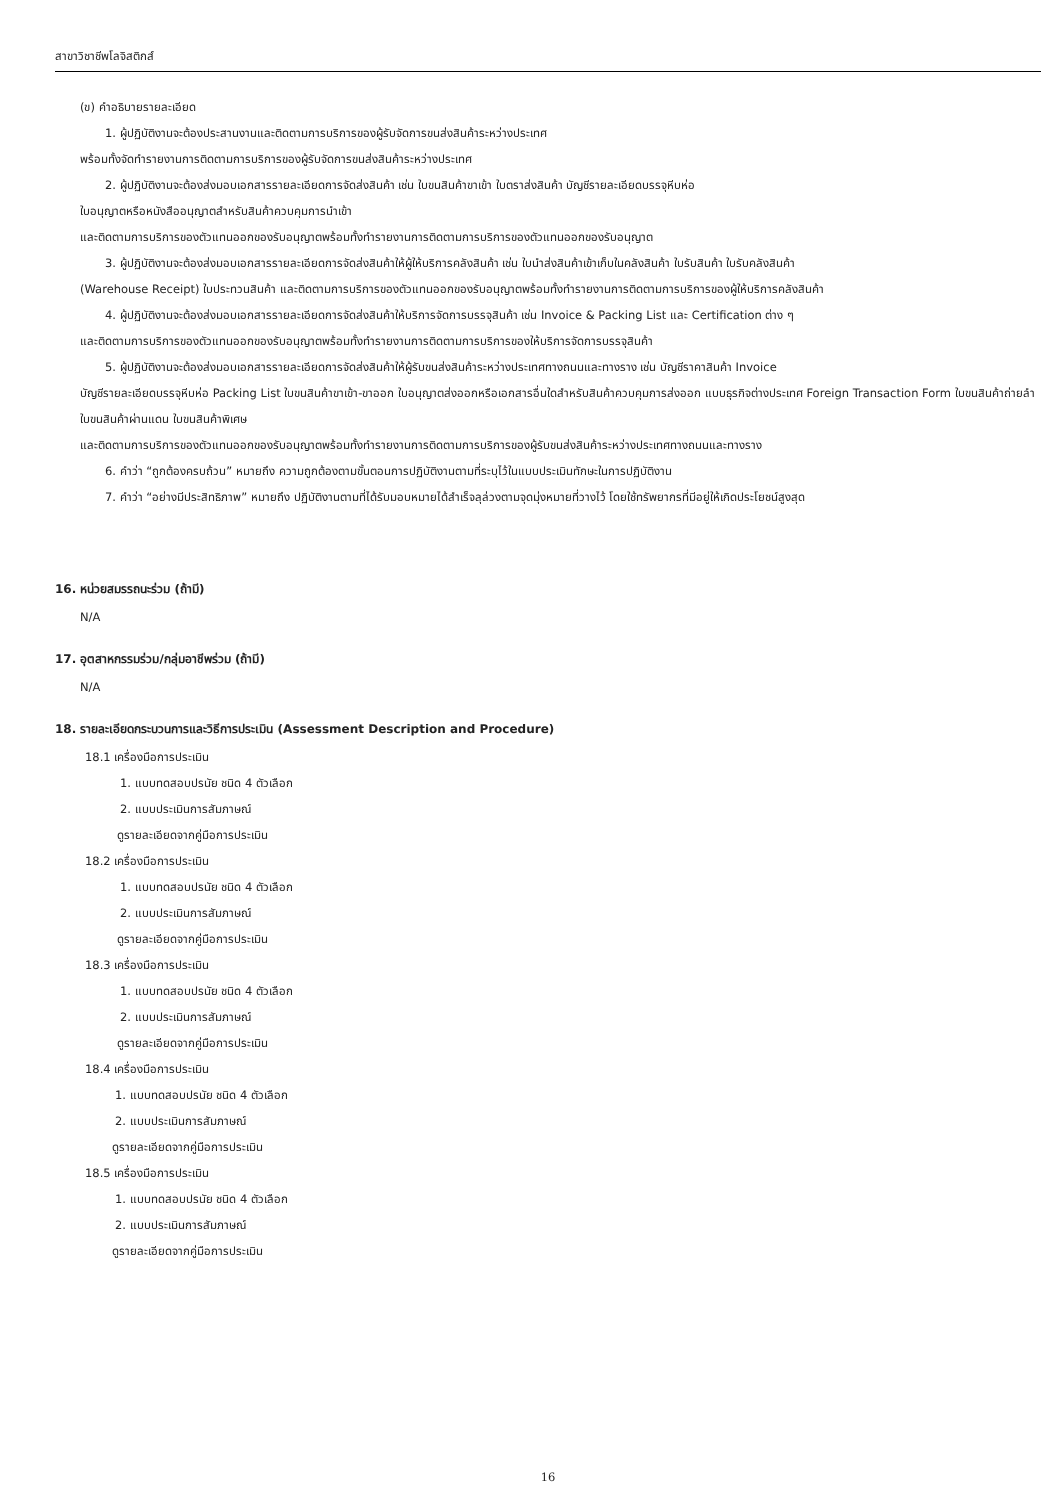สาขาวิชาชีพโลจิสติกส์
(ข) คำอธิบายรายละเอียด
1. ผู้ปฏิบัติงานจะต้องประสานงานและติดตามการบริการของผู้รับจัดการขนส่งสินค้าระหว่างประเทศ
พร้อมทั้งจัดทำรายงานการติดตามการบริการของผู้รับจัดการขนส่งสินค้าระหว่างประเทศ
2. ผู้ปฏิบัติงานจะต้องส่งมอบเอกสารรายละเอียดการจัดส่งสินค้า เช่น ใบขนสินค้าขาเข้า ใบตราส่งสินค้า บัญชีรายละเอียดบรรจุหีบห่อ
ใบอนุญาตหรือหนังสืออนุญาตสำหรับสินค้าควบคุมการนำเข้า
และติดตามการบริการของตัวแทนออกของรับอนุญาตพร้อมทั้งทำรายงานการติดตามการบริการของตัวแทนออกของรับอนุญาต
3. ผู้ปฏิบัติงานจะต้องส่งมอบเอกสารรายละเอียดการจัดส่งสินค้าให้ผู้ให้บริการคลังสินค้า เช่น ใบนำส่งสินค้าเข้าเก็บในคลังสินค้า ใบรับสินค้า ใบรับคลังสินค้า
(Warehouse Receipt) ใบประทวนสินค้า และติดตามการบริการของตัวแทนออกของรับอนุญาตพร้อมทั้งทำรายงานการติดตามการบริการของผู้ให้บริการคลังสินค้า
4. ผู้ปฏิบัติงานจะต้องส่งมอบเอกสารรายละเอียดการจัดส่งสินค้าให้บริการจัดการบรรจุสินค้า เช่น Invoice & Packing List และ Certification ต่าง ๆ
และติดตามการบริการของตัวแทนออกของรับอนุญาตพร้อมทั้งทำรายงานการติดตามการบริการของให้บริการจัดการบรรจุสินค้า
5. ผู้ปฏิบัติงานจะต้องส่งมอบเอกสารรายละเอียดการจัดส่งสินค้าให้ผู้รับขนส่งสินค้าระหว่างประเทศทางถนนและทางราง เช่น บัญชีราคาสินค้า Invoice
บัญชีรายละเอียดบรรจุหีบห่อ Packing List ใบขนสินค้าขาเข้า-ขาออก ใบอนุญาตส่งออกหรือเอกสารอื่นใดสำหรับสินค้าควบคุมการส่งออก แบบธุรกิจต่างประเทศ Foreign Transaction Form ใบขนสินค้าถ่ายลำ ใบขนสินค้าผ่านแดน ใบขนสินค้าพิเศษ
และติดตามการบริการของตัวแทนออกของรับอนุญาตพร้อมทั้งทำรายงานการติดตามการบริการของผู้รับขนส่งสินค้าระหว่างประเทศทางถนนและทางราง
6. คำว่า “ถูกต้องครบถ้วน” หมายถึง ความถูกต้องตามขั้นตอนการปฏิบัติงานตามที่ระบุไว้ในแบบประเมินทักษะในการปฏิบัติงาน
7. คำว่า “อย่างมีประสิทธิภาพ” หมายถึง ปฏิบัติงานตามที่ได้รับมอบหมายได้สำเร็จลุล่วงตามจุดมุ่งหมายที่วางไว้ โดยใช้ทรัพยากรที่มีอยู่ให้เกิดประโยชน์สูงสุด
16. หน่วยสมรรถนะร่วม (ถ้ามี)
N/A
17. อุตสาหกรรมร่วม/กลุ่มอาชีพร่วม (ถ้ามี)
N/A
18. รายละเอียดกระบวนการและวิธีการประเมิน (Assessment Description and Procedure)
18.1 เครื่องมือการประเมิน
1. แบบทดสอบปรนัย ชนิด 4 ตัวเลือก
2. แบบประเมินการสัมภาษณ์
ดูรายละเอียดจากคู่มือการประเมิน
18.2 เครื่องมือการประเมิน
1. แบบทดสอบปรนัย ชนิด 4 ตัวเลือก
2. แบบประเมินการสัมภาษณ์
ดูรายละเอียดจากคู่มือการประเมิน
18.3 เครื่องมือการประเมิน
1. แบบทดสอบปรนัย ชนิด 4 ตัวเลือก
2. แบบประเมินการสัมภาษณ์
ดูรายละเอียดจากคู่มือการประเมิน
18.4 เครื่องมือการประเมิน
1. แบบทดสอบปรนัย ชนิด 4 ตัวเลือก
2. แบบประเมินการสัมภาษณ์
ดูรายละเอียดจากคู่มือการประเมิน
18.5 เครื่องมือการประเมิน
1. แบบทดสอบปรนัย ชนิด 4 ตัวเลือก
2. แบบประเมินการสัมภาษณ์
ดูรายละเอียดจากคู่มือการประเมิน
16